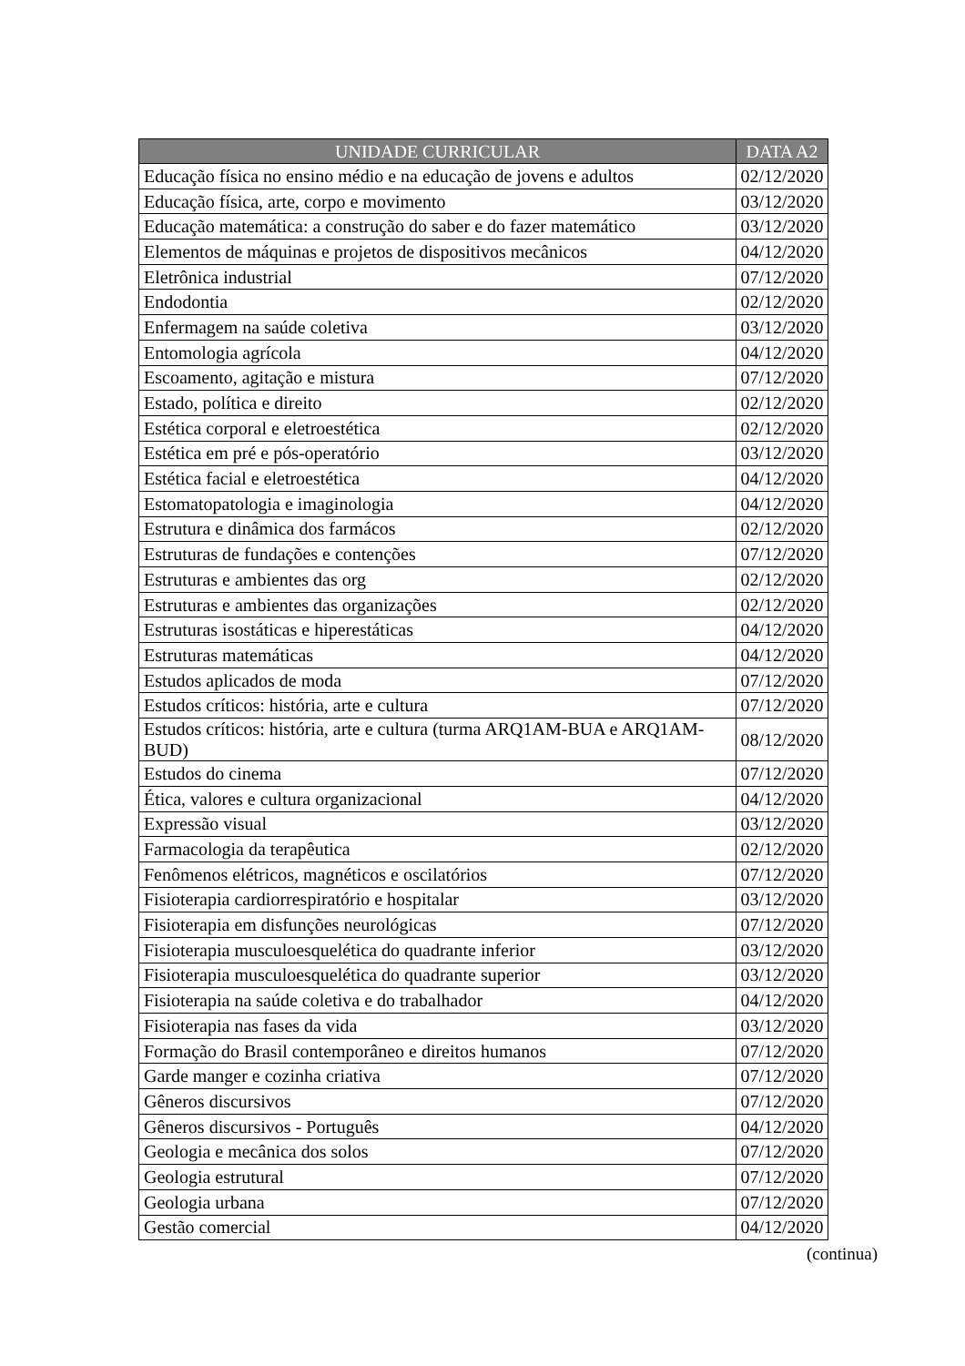| UNIDADE CURRICULAR | DATA A2 |
| --- | --- |
| Educação física no ensino médio e na educação de jovens e adultos | 02/12/2020 |
| Educação física, arte, corpo e movimento | 03/12/2020 |
| Educação matemática: a construção do saber e do fazer matemático | 03/12/2020 |
| Elementos de máquinas e projetos de dispositivos mecânicos | 04/12/2020 |
| Eletrônica industrial | 07/12/2020 |
| Endodontia | 02/12/2020 |
| Enfermagem na saúde coletiva | 03/12/2020 |
| Entomologia agrícola | 04/12/2020 |
| Escoamento, agitação e mistura | 07/12/2020 |
| Estado, política e direito | 02/12/2020 |
| Estética corporal e eletroestética | 02/12/2020 |
| Estética em pré e pós-operatório | 03/12/2020 |
| Estética facial e eletroestética | 04/12/2020 |
| Estomatopatologia e imaginologia | 04/12/2020 |
| Estrutura e dinâmica dos farmácos | 02/12/2020 |
| Estruturas de fundações e contenções | 07/12/2020 |
| Estruturas e ambientes das org | 02/12/2020 |
| Estruturas e ambientes das organizações | 02/12/2020 |
| Estruturas isostáticas e hiperestáticas | 04/12/2020 |
| Estruturas matemáticas | 04/12/2020 |
| Estudos aplicados de moda | 07/12/2020 |
| Estudos críticos: história, arte e cultura | 07/12/2020 |
| Estudos críticos: história, arte e cultura (turma ARQ1AM-BUA e ARQ1AM-BUD) | 08/12/2020 |
| Estudos do cinema | 07/12/2020 |
| Ética, valores e cultura organizacional | 04/12/2020 |
| Expressão visual | 03/12/2020 |
| Farmacologia da terapêutica | 02/12/2020 |
| Fenômenos elétricos, magnéticos e oscilatórios | 07/12/2020 |
| Fisioterapia cardiorrespiratório e hospitalar | 03/12/2020 |
| Fisioterapia em disfunções neurológicas | 07/12/2020 |
| Fisioterapia musculoesquelética do quadrante inferior | 03/12/2020 |
| Fisioterapia musculoesquelética do quadrante superior | 03/12/2020 |
| Fisioterapia na saúde coletiva e do trabalhador | 04/12/2020 |
| Fisioterapia nas fases da vida | 03/12/2020 |
| Formação do Brasil contemporâneo e direitos humanos | 07/12/2020 |
| Garde manger e cozinha criativa | 07/12/2020 |
| Gêneros discursivos | 07/12/2020 |
| Gêneros discursivos - Português | 04/12/2020 |
| Geologia e mecânica dos solos | 07/12/2020 |
| Geologia estrutural | 07/12/2020 |
| Geologia urbana | 07/12/2020 |
| Gestão comercial | 04/12/2020 |
(continua)